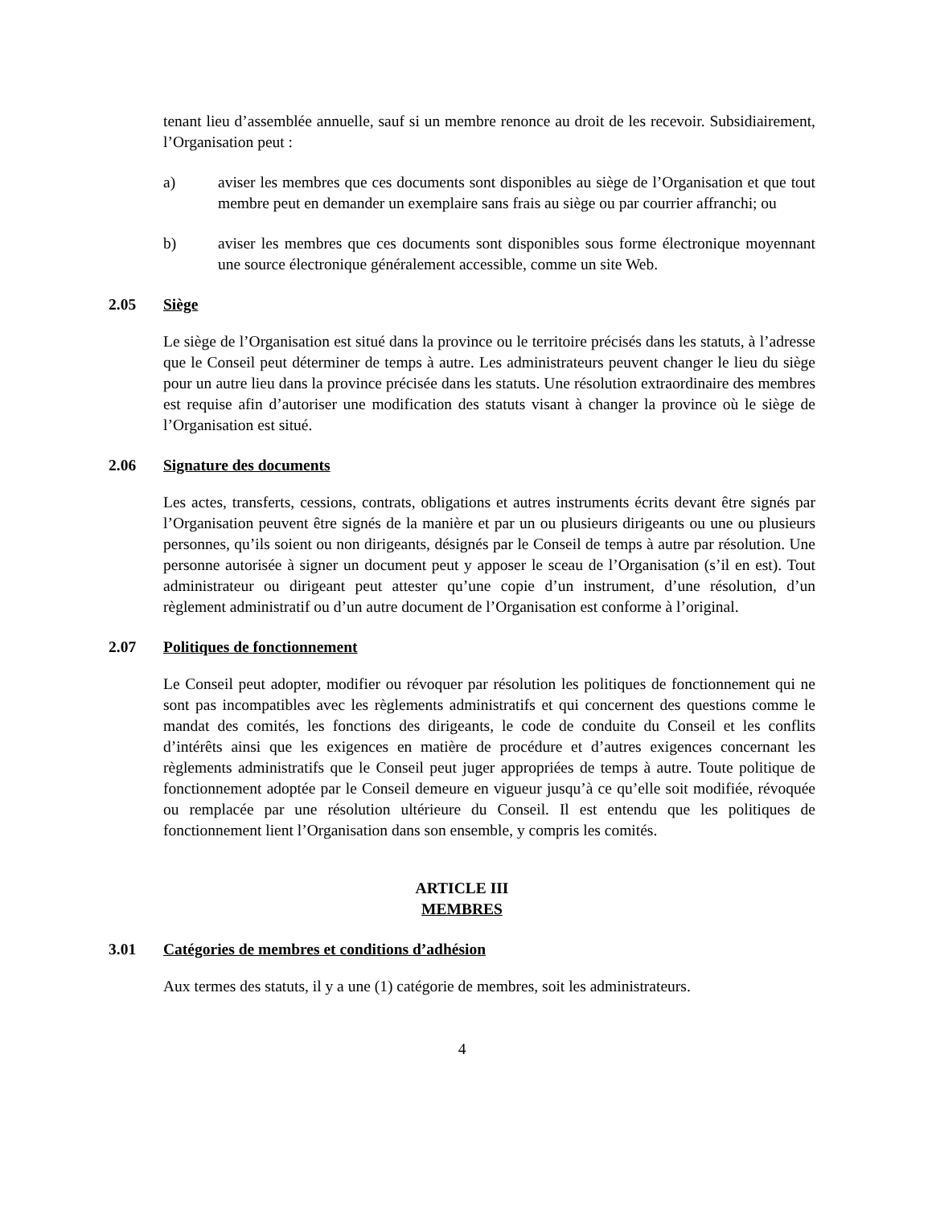tenant lieu d’assemblée annuelle, sauf si un membre renonce au droit de les recevoir. Subsidiairement, l’Organisation peut :
a) aviser les membres que ces documents sont disponibles au siège de l’Organisation et que tout membre peut en demander un exemplaire sans frais au siège ou par courrier affranchi; ou
b) aviser les membres que ces documents sont disponibles sous forme électronique moyennant une source électronique généralement accessible, comme un site Web.
2.05 Siège
Le siège de l’Organisation est situé dans la province ou le territoire précisés dans les statuts, à l’adresse que le Conseil peut déterminer de temps à autre. Les administrateurs peuvent changer le lieu du siège pour un autre lieu dans la province précisée dans les statuts. Une résolution extraordinaire des membres est requise afin d’autoriser une modification des statuts visant à changer la province où le siège de l’Organisation est situé.
2.06 Signature des documents
Les actes, transferts, cessions, contrats, obligations et autres instruments écrits devant être signés par l’Organisation peuvent être signés de la manière et par un ou plusieurs dirigeants ou une ou plusieurs personnes, qu’ils soient ou non dirigeants, désignés par le Conseil de temps à autre par résolution. Une personne autorisée à signer un document peut y apposer le sceau de l’Organisation (s’il en est). Tout administrateur ou dirigeant peut attester qu’une copie d’un instrument, d’une résolution, d’un règlement administratif ou d’un autre document de l’Organisation est conforme à l’original.
2.07 Politiques de fonctionnement
Le Conseil peut adopter, modifier ou révoquer par résolution les politiques de fonctionnement qui ne sont pas incompatibles avec les règlements administratifs et qui concernent des questions comme le mandat des comités, les fonctions des dirigeants, le code de conduite du Conseil et les conflits d’intérêts ainsi que les exigences en matière de procédure et d’autres exigences concernant les règlements administratifs que le Conseil peut juger appropriées de temps à autre. Toute politique de fonctionnement adoptée par le Conseil demeure en vigueur jusqu’à ce qu’elle soit modifiée, révoquée ou remplacée par une résolution ultérieure du Conseil. Il est entendu que les politiques de fonctionnement lient l’Organisation dans son ensemble, y compris les comités.
ARTICLE III
MEMBRES
3.01 Catégories de membres et conditions d’adhésion
Aux termes des statuts, il y a une (1) catégorie de membres, soit les administrateurs.
4